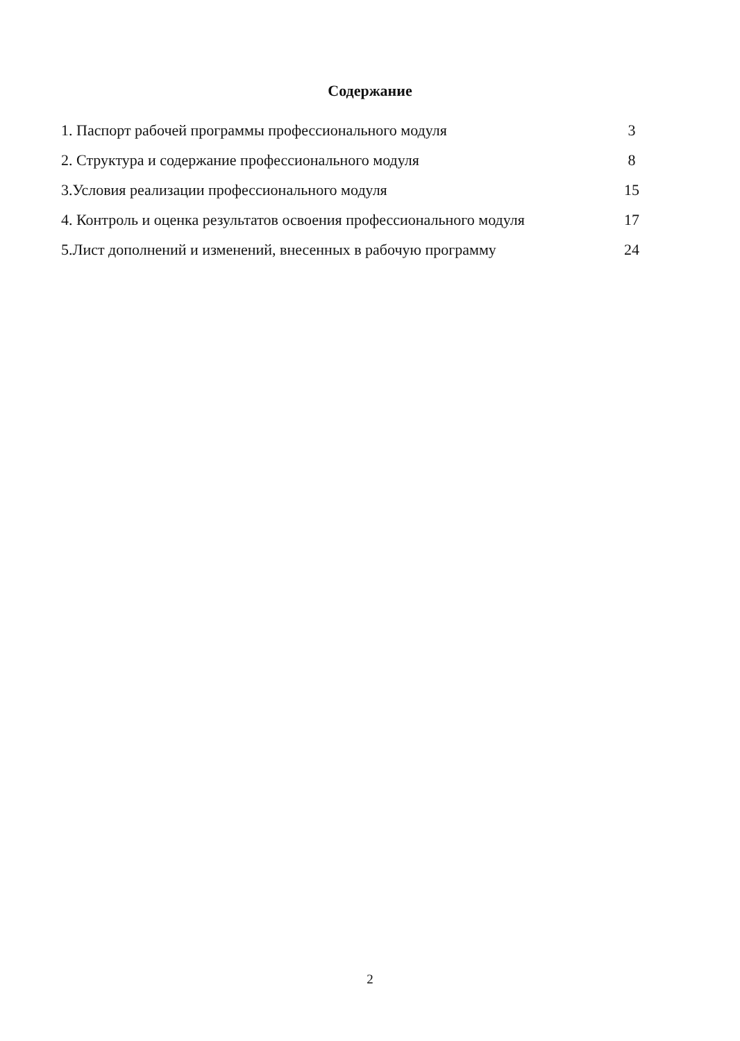Содержание
1. Паспорт рабочей программы профессионального модуля 3
2. Структура и содержание профессионального модуля 8
3.Условия реализации профессионального модуля 15
4. Контроль и оценка результатов освоения профессионального модуля 17
5.Лист дополнений и изменений, внесенных в рабочую программу 24
2